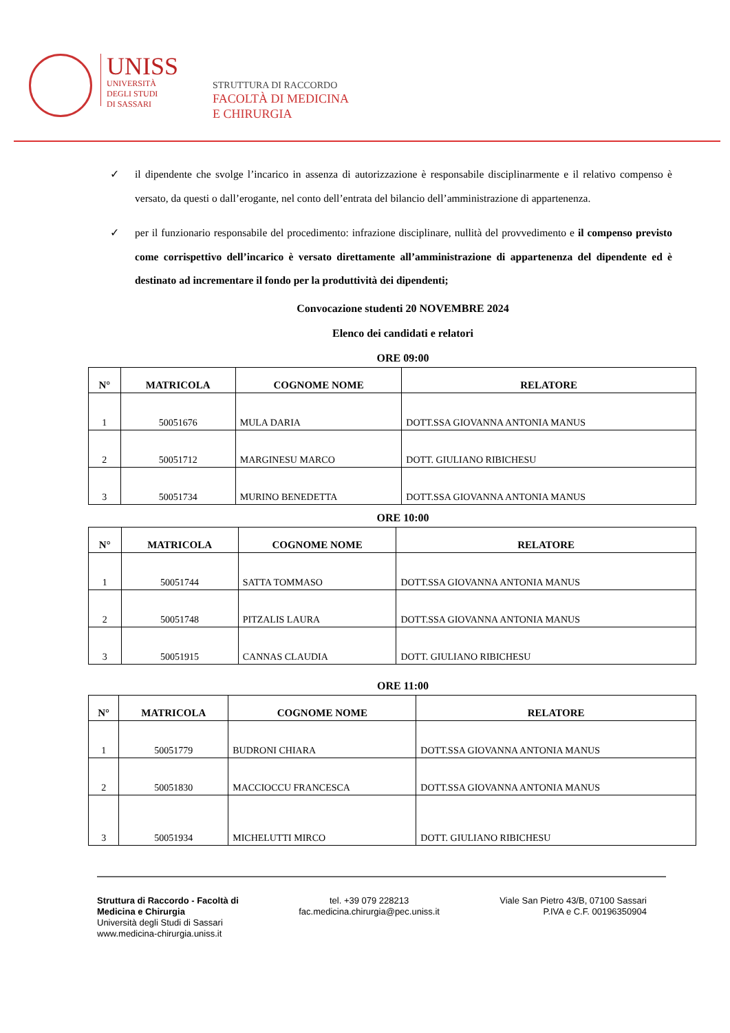UNISS
UNIVERSITÀ
DEGLI STUDI
DI SASSARI
STRUTTURA DI RACCORDO
FACOLTÀ DI MEDICINA
E CHIRURGIA
✓ il dipendente che svolge l’incarico in assenza di autorizzazione è responsabile disciplinarmente e il relativo compenso è versato, da questi o dall’erogante, nel conto dell’entrata del bilancio dell’amministrazione di appartenenza.
✓ per il funzionario responsabile del procedimento: infrazione disciplinare, nullità del provvedimento e il compenso previsto come corrispettivo dell’incarico è versato direttamente all’amministrazione di appartenenza del dipendente ed è destinato ad incrementare il fondo per la produttività dei dipendenti;
Convocazione studenti 20 NOVEMBRE 2024
Elenco dei candidati e relatori
ORE 09:00
| N° | MATRICOLA | COGNOME NOME | RELATORE |
| --- | --- | --- | --- |
| 1 | 50051676 | MULA DARIA | DOTT.SSA GIOVANNA ANTONIA MANUS |
| 2 | 50051712 | MARGINESU MARCO | DOTT. GIULIANO RIBICHESU |
| 3 | 50051734 | MURINO BENEDETTA | DOTT.SSA GIOVANNA ANTONIA MANUS |
ORE 10:00
| N° | MATRICOLA | COGNOME NOME | RELATORE |
| --- | --- | --- | --- |
| 1 | 50051744 | SATTA TOMMASO | DOTT.SSA GIOVANNA ANTONIA MANUS |
| 2 | 50051748 | PITZALIS LAURA | DOTT.SSA GIOVANNA ANTONIA MANUS |
| 3 | 50051915 | CANNAS CLAUDIA | DOTT. GIULIANO RIBICHESU |
ORE 11:00
| N° | MATRICOLA | COGNOME NOME | RELATORE |
| --- | --- | --- | --- |
| 1 | 50051779 | BUDRONI CHIARA | DOTT.SSA GIOVANNA ANTONIA MANUS |
| 2 | 50051830 | MACCIOCCU FRANCESCA | DOTT.SSA GIOVANNA ANTONIA MANUS |
| 3 | 50051934 | MICHELUTTI MIRCO | DOTT. GIULIANO RIBICHESU |
Struttura di Raccordo - Facoltà di
Medicina e Chirurgia
Università degli Studi di Sassari
www.medicina-chirurgia.uniss.it
tel. +39 079 228213
fac.medicina.chirurgia@pec.uniss.it
Viale San Pietro 43/B, 07100 Sassari
P.IVA e C.F. 00196350904